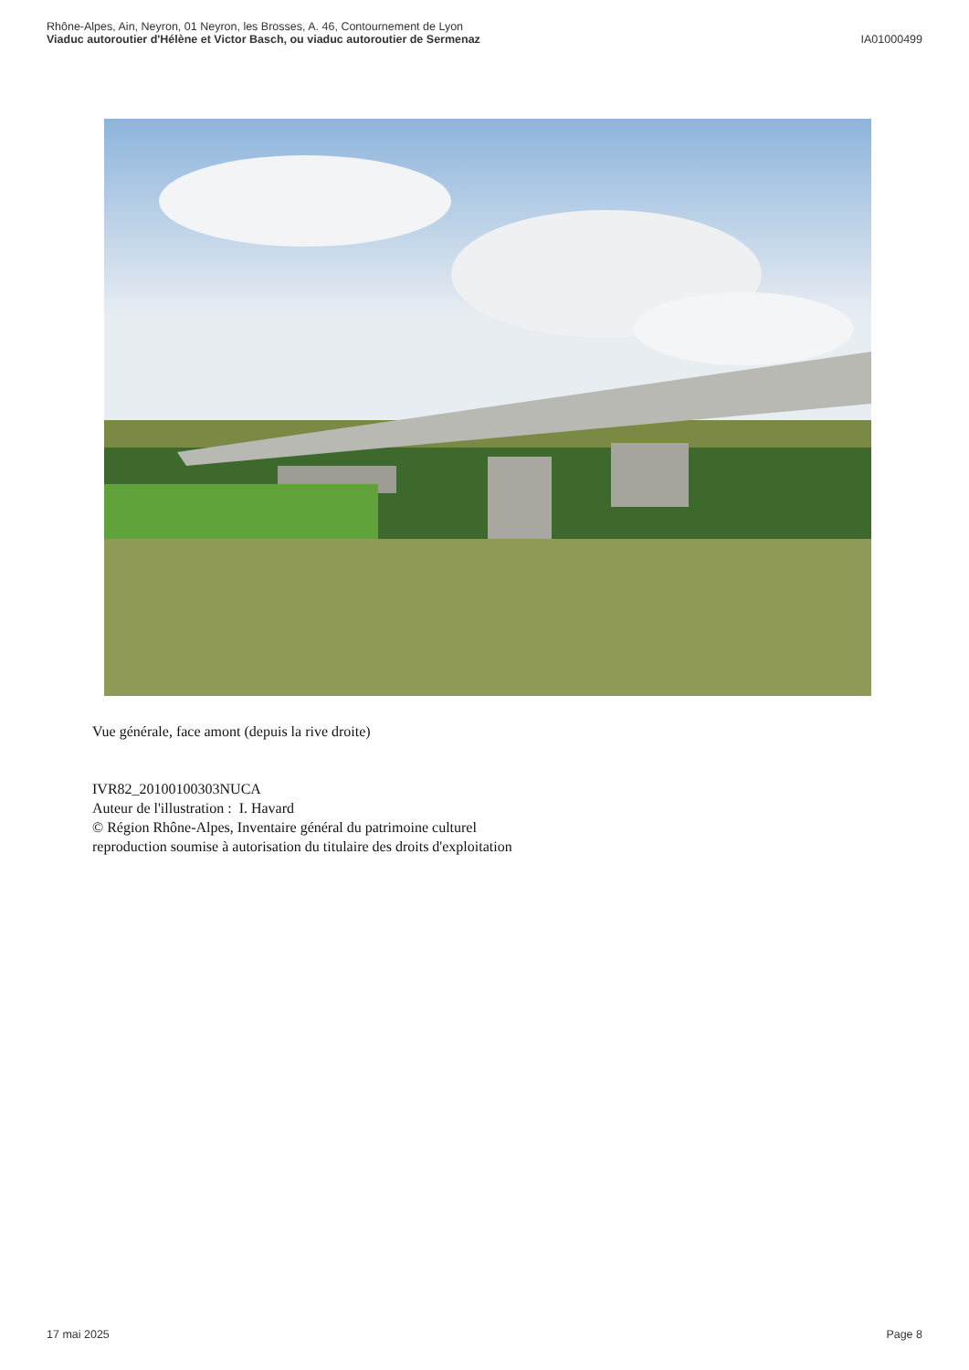Rhône-Alpes, Ain, Neyron, 01 Neyron, les Brosses, A. 46, Contournement de Lyon
Viaduc autoroutier d'Hélène et Victor Basch, ou viaduc autoroutier de Sermenaz IA01000499
Vue générale, face amont (depuis la rive droite)
IVR82_20100100303NUCA
Auteur de l'illustration : I. Havard
© Région Rhône-Alpes, Inventaire général du patrimoine culturel
reproduction soumise à autorisation du titulaire des droits d'exploitation
17 mai 2025 Page 8